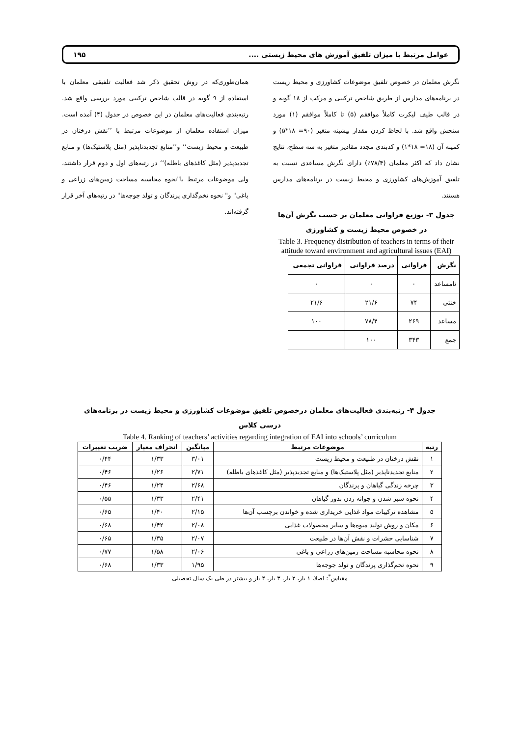عوامل مرتبط با میزان تلفیق آموزش های محیط زیستی .... ۱۹۵
نگرش معلمان در خصوص تلفیق موضوعات کشاورزی و محیط زیست در برنامه‌های مدارس از طریق شاخص ترکیبی و مرکب از ۱۸ گویه و در قالب طیف لیکرت کاملاً موافقم (۵) تا کاملاً موافقم (۱) مورد سنجش واقع شد. با لحاظ کردن مقدار بیشینه متغیر (۹۰= ۱۸*۵) و کمینه آن (۱۸= ۱۸*۱) و کدبندی مجدد مقادیر متغیر به سه سطح، نتایج نشان داد که اکثر معلمان (۷۸/۴٪) دارای نگرش مساعدی نسبت به تلفیق آموزش‌های کشاورزی و محیط زیست در برنامه‌های مدارس هستند.
جدول ۳- توزیع فراوانی معلمان بر حسب نگرش آن‌ها در خصوص محیط زیست و کشاورزی
Table 3. Frequency distribution of teachers in terms of their attitude toward environment and agricultural issues (EAI)
| نگرش | فراوانی | درصد فراوانی | فراوانی تجمعی |
| --- | --- | --- | --- |
| نامساعد | ۰ | ۰ | ۰ |
| خنثی | ۷۴ | ۲۱/۶ | ۲۱/۶ |
| مساعد | ۲۶۹ | ۷۸/۴ | ۱۰۰ |
| جمع | ۳۴۳ | ۱۰۰ | |
همان‌طوری‌که در روش تحقیق ذکر شد فعالیت تلفیقی معلمان با استفاده از ۹ گویه در قالب شاخص ترکیبی مورد بررسی واقع شد. رتبه‌بندی فعالیت‌های معلمان در این خصوص در جدول (۴) آمده است. میزان استفاده معلمان از موضوعات مرتبط با ’’نقش درختان در طبیعت و محیط زیست‘‘ و’’منابع تجدیدناپذیر (مثل پلاستیک‌ها) و منابع تجدیدپذیر (مثل کاغذهای باطله)‘‘ در رتبه‌های اول و دوم قرار داشتند، ولی موضوعات مرتبط با"نحوه محاسبه مساحت زمین‌های زراعی و باغی" و" نحوه تخم‌گذاری پرندگان و تولد جوجه‌ها" در رتبه‌های آخر قرار گرفته‌اند.
جدول ۴- رتبه‌بندی فعالیت‌های معلمان درخصوص تلفیق موضوعات کشاورزی و محیط زیست در برنامه‌های درسی کلاس
Table 4. Ranking of teachers’ activities regarding integration of EAI into schools’ curriculum
| رتبه | موضوعات مرتبط | میانگین | انحراف معیار | ضریب تغییرات |
| --- | --- | --- | --- | --- |
| ۱ | نقش درختان در طبیعت و محیط زیست | ۳/۰۱ | ۱/۳۳ | ۰/۴۴ |
| ۲ | منابع تجدیدناپذیر (مثل پلاستیک‌ها) و منابع تجدیدپذیر (مثل کاغذهای باطله) | ۲/۷۱ | ۱/۲۶ | ۰/۴۶ |
| ۳ | چرخه زندگی گیاهان و پرندگان | ۲/۶۸ | ۱/۲۴ | ۰/۴۶ |
| ۴ | نحوه سبز شدن و جوانه زدن بذور گیاهان | ۲/۴۱ | ۱/۳۳ | ۰/۵۵ |
| ۵ | مشاهده ترکیبات مواد غذایی خریداری شده و خواندن برچسب آن‌ها | ۲/۱۵ | ۱/۴۰ | ۰/۶۵ |
| ۶ | مکان و روش تولید میوه‌ها و سایر محصولات غذایی | ۲/۰۸ | ۱/۴۲ | ۰/۶۸ |
| ۷ | شناسایی حشرات و نقش آن‌ها در طبیعت | ۲/۰۷ | ۱/۳۵ | ۰/۶۵ |
| ۸ | نحوه محاسبه مساحت زمین‌های زراعی و باغی | ۲/۰۶ | ۱/۵۸ | ۰/۷۷ |
| ۹ | نحوه تخم‌گذاری پرندگان و تولد جوجه‌ها | ۱/۹۵ | ۱/۳۳ | ۰/۶۸ |
مقیاس<sup>*</sup>: اصلا، ۱ بار، ۲ بار، ۳ بار، ۴ بار و بیشتر در طی یک سال تحصیلی